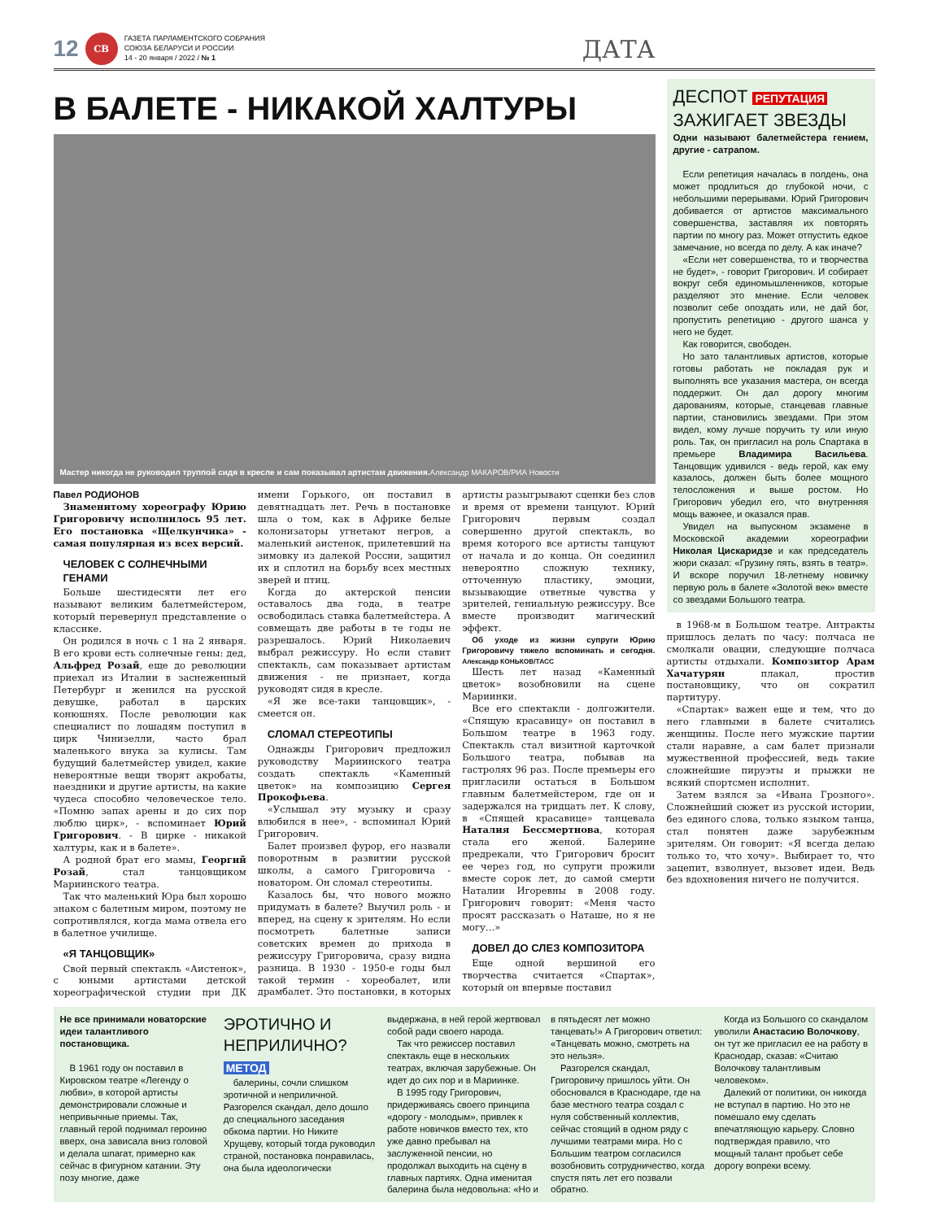12 СВ
ГАЗЕТА ПАРЛАМЕНТСКОГО СОБРАНИЯ
СОЮЗА БЕЛАРУСИ И РОССИИ
14 - 20 января / 2022 / № 1
ДАТА
В БАЛЕТЕ - НИКАКОЙ ХАЛТУРЫ
Мастер никогда не руководил труппой сидя в кресле и сам показывал артистам движения. Александр МАКАРОВ/РИА Новости
Павел РОДИОНОВ
Знаменитому хореографу Юрию Григоровичу исполнилось 95 лет. Его постановка «Щелкунчика» - самая популярная из всех версий.
ЧЕЛОВЕК С СОЛНЕЧНЫМИ ГЕНАМИ
Больше шестидесяти лет его называют великим балетмейстером, который перевернул представление о классике.
Он родился в ночь с 1 на 2 января. В его крови есть солнечные гены: дед, Альфред Розай, еще до революции приехал из Италии в заснеженный Петербург и женился на русской девушке, работал в царских конюшнях. После революции как специалист по лошадям поступил в цирк Чинизелли, часто брал маленького внука за кулисы. Там будущий балетмейстер увидел, какие невероятные вещи творят акробаты, наездники и другие артисты, на какие чудеса способно человеческое тело. «Помню запах арены и до сих пор люблю цирк», - вспоминает Юрий Григорович. - В цирке - никакой халтуры, как и в балете».
А родной брат его мамы, Георгий Розай, стал танцовщиком Мариинского театра.
Так что маленький Юра был хорошо знаком с балетным миром, поэтому не сопротивлялся, когда мама отвела его в балетное училище.
«Я ТАНЦОВЩИК»
Свой первый спектакль «Аистенок», с юными артистами детской хореографической студии при ДК имени Горького, он поставил в девятнадцать лет. Речь в постановке шла о том, как в Африке белые колонизаторы угнетают негров, а маленький аистенок, прилетевший на зимовку из далекой России, защитил их и сплотил на борьбу всех местных зверей и птиц.
Когда до актерской пенсии оставалось два года, в театре освободилась ставка балетмейстера. А совмещать две работы в те годы не разрешалось. Юрий Николаевич выбрал режиссуру. Но если ставит спектакль, сам показывает артистам движения - не признает, когда руководят сидя в кресле.
«Я же все-таки танцовщик», - смеется он.
СЛОМАЛ СТЕРЕОТИПЫ
Однажды Григорович предложил руководству Мариинского театра создать спектакль «Каменный цветок» на композицию Сергея Прокофьева.
«Услышал эту музыку и сразу влюбился в нее», - вспоминал Юрий Григорович.
Балет произвел фурор, его назвали поворотным в развитии русской школы, а самого Григоровича - новатором. Он сломал стереотипы.
Казалось бы, что нового можно придумать в балете? Выучил роль - и вперед, на сцену к зрителям. Но если посмотреть балетные записи советских времен до прихода в режиссуру Григоровича, сразу видна разница. В 1930 - 1950-е годы был такой термин - хореобалет, или драмбалет. Это постановки, в которых артисты разыгрывают сценки без слов и время от времени танцуют. Юрий Григорович первым создал совершенно другой спектакль, во время которого все артисты танцуют от начала и до конца. Он соединил невероятно сложную технику, отточенную пластику, эмоции, вызывающие ответные чувства у зрителей, гениальную режиссуру. Все вместе производит магический эффект.
Об уходе из жизни супруги Юрию Григоровичу тяжело вспоминать и сегодня. Александр КОНЬКОВ/ТАСС
Шесть лет назад «Каменный цветок» возобновили на сцене Мариинки.
Все его спектакли - долгожители. «Спящую красавицу» он поставил в Большом театре в 1963 году. Спектакль стал визитной карточкой Большого театра, побывав на гастролях 96 раз. После премьеры его пригласили остаться в Большом главным балетмейстером, где он и задержался на тридцать лет. К слову, в «Спящей красавице» танцевала Наталия Бессмертнова, которая стала его женой. Балерине предрекали, что Григорович бросит ее через год, но супруги прожили вместе сорок лет, до самой смерти Наталии Игоревны в 2008 году. Григорович говорит: «Меня часто просят рассказать о Наташе, но я не могу…»
ДОВЕЛ ДО СЛЕЗ КОМПОЗИТОРА
Еще одной вершиной его творчества считается «Спартак», который он впервые поставил
ДЕСПОТ РЕПУТАЦИЯ
ЗАЖИГАЕТ ЗВЕЗДЫ
Одни называют балетмейстера гением, другие - сатрапом.
Если репетиция началась в полдень, она может продлиться до глубокой ночи, с небольшими перерывами. Юрий Григорович добивается от артистов максимального совершенства, заставляя их повторять партии по многу раз. Может отпустить едкое замечание, но всегда по делу. А как иначе?
«Если нет совершенства, то и творчества не будет», - говорит Григорович. И собирает вокруг себя единомышленников, которые разделяют это мнение. Если человек позволит себе опоздать или, не дай бог, пропустить репетицию - другого шанса у него не будет.
Как говорится, свободен.
Но зато талантливых артистов, которые готовы работать не покладая рук и выполнять все указания мастера, он всегда поддержит. Он дал дорогу многим дарованиям, которые, станцевав главные партии, становились звездами. При этом видел, кому лучше поручить ту или иную роль. Так, он пригласил на роль Спартака в премьере Владимира Васильева. Танцовщик удивился - ведь герой, как ему казалось, должен быть более мощного телосложения и выше ростом. Но Григорович убедил его, что внутренняя мощь важнее, и оказался прав.
Увидел на выпускном экзамене в Московской академии хореографии Николая Цискаридзе и как председатель жюри сказал: «Грузину пять, взять в театр». И вскоре поручил 18-летнему новичку первую роль в балете «Золотой век» вместе со звездами Большого театра.
в 1968-м в Большом театре. Антракты пришлось делать по часу: полчаса не смолкали овации, следующие полчаса артисты отдыхали. Композитор Арам Хачатурян плакал, простив постановщику, что он сократил партитуру.
«Спартак» важен еще и тем, что до него главными в балете считались женщины. После него мужские партии стали наравне, а сам балет признали мужественной профессией, ведь такие сложнейшие пируэты и прыжки не всякий спортсмен исполнит.
Затем взялся за «Ивана Грозного». Сложнейший сюжет из русской истории, без единого слова, только языком танца, стал понятен даже зарубежным зрителям. Он говорит: «Я всегда делаю только то, что хочу». Выбирает то, что зацепит, взволнует, вызовет идеи. Ведь без вдохновения ничего не получится.
Не все принимали новаторские идеи талантливого постановщика.
В 1961 году он поставил в Кировском театре «Легенду о любви», в которой артисты демонстрировали сложные и непривычные приемы. Так, главный герой поднимал героиню вверх, она зависала вниз головой и делала шпагат, примерно как сейчас в фигурном катании. Эту позу многие, даже
ЭРОТИЧНО И НЕПРИЛИЧНО? МЕТОД
балерины, сочли слишком эротичной и неприличной. Разгорелся скандал, дело дошло до специального заседания обкома партии. Но Никите Хрущеву, который тогда руководил страной, постановка понравилась, она была идеологически выдержана, в ней герой жертвовал собой ради своего народа.
Так что режиссер поставил спектакль еще в нескольких театрах, включая зарубежные. Он идет до сих пор и в Мариинке.
В 1995 году Григорович, придерживаясь своего принципа «дорогу - молодым», привлек к работе новичков вместо тех, кто уже давно пребывал на заслуженной пенсии, но продолжал выходить на сцену в главных партиях. Одна именитая балерина была недовольна: «Но и в пятьдесят лет можно танцевать!» А Григорович ответил: «Танцевать можно, смотреть на это нельзя».
Разгорелся скандал, Григоровичу пришлось уйти. Он обосновался в Краснодаре, где на базе местного театра создал с нуля собственный коллектив, сейчас стоящий в одном ряду с лучшими театрами мира. Но с Большим театром согласился возобновить сотрудничество, когда спустя пять лет его позвали обратно.
Когда из Большого со скандалом уволили Анастасию Волочкову, он тут же пригласил ее на работу в Краснодар, сказав: «Считаю Волочкову талантливым человеком».
Далекий от политики, он никогда не вступал в партию. Но это не помешало ему сделать впечатляющую карьеру. Словно подтверждая правило, что мощный талант пробьет себе дорогу вопреки всему.